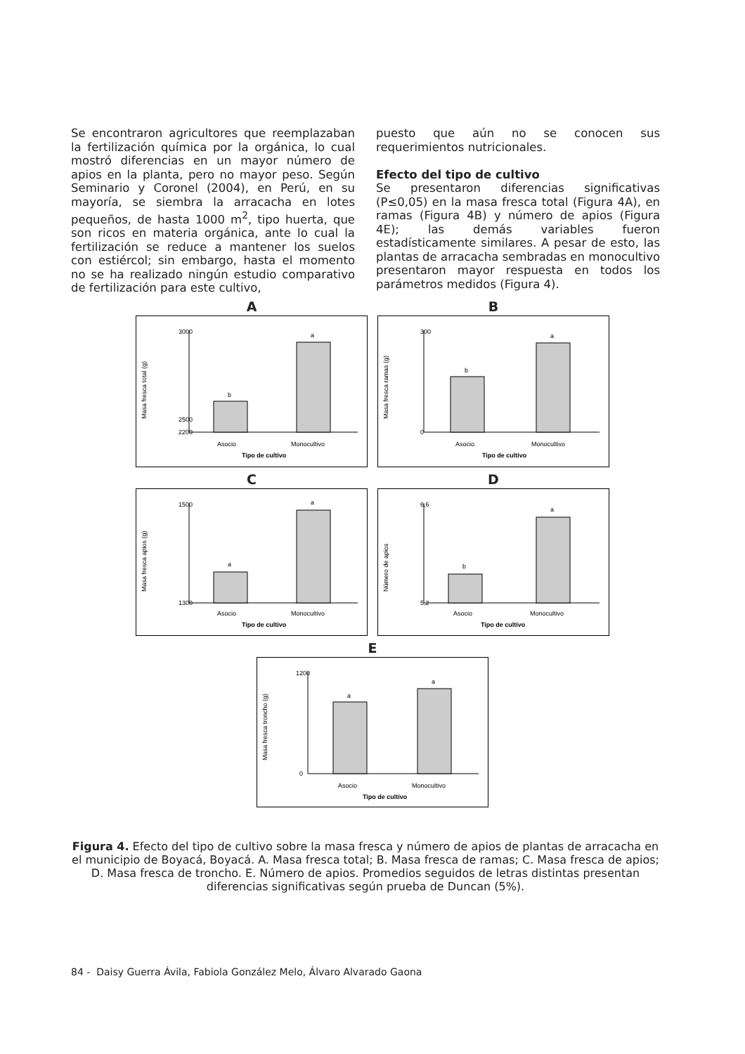Se encontraron agricultores que reemplazaban la fertilización química por la orgánica, lo cual mostró diferencias en un mayor número de apios en la planta, pero no mayor peso. Según Seminario y Coronel (2004), en Perú, en su mayoría, se siembra la arracacha en lotes pequeños, de hasta 1000 m<sup>2</sup>, tipo huerta, que son ricos en materia orgánica, ante lo cual la fertilización se reduce a mantener los suelos con estiércol; sin embargo, hasta el momento no se ha realizado ningún estudio comparativo de fertilización para este cultivo,
puesto que aún no se conocen sus requerimientos nutricionales.
Efecto del tipo de cultivo
Se presentaron diferencias significativas (P≤0,05) en la masa fresca total (Figura 4A), en ramas (Figura 4B) y número de apios (Figura 4E); las demás variables fueron estadísticamente similares. A pesar de esto, las plantas de arracacha sembradas en monocultivo presentaron mayor respuesta en todos los parámetros medidos (Figura 4).
A
Masa fresca total (g)
3000
2500
2200
b
a
Asocio
Monocultivo
Tipo de cultivo
B
Masa fresca ramas (g)
300
0
b
a
Asocio
Monocultivo
Tipo de cultivo
C
Masa fresca apios (g)
1500
1300
a
a
Asocio
Monocultivo
Tipo de cultivo
D
Número de apios
6,6
5,2
b
a
Asocio
Monocultivo
Tipo de cultivo
E
Masa fresca troncho (g)
1200
0
a
a
Asocio
Monocultivo
Tipo de cultivo
Figura 4. Efecto del tipo de cultivo sobre la masa fresca y número de apios de plantas de arracacha en el municipio de Boyacá, Boyacá. A. Masa fresca total; B. Masa fresca de ramas; C. Masa fresca de apios; D. Masa fresca de troncho. E. Número de apios. Promedios seguidos de letras distintas presentan diferencias significativas según prueba de Duncan (5%).
84 - Daisy Guerra Ávila, Fabiola González Melo, Álvaro Alvarado Gaona